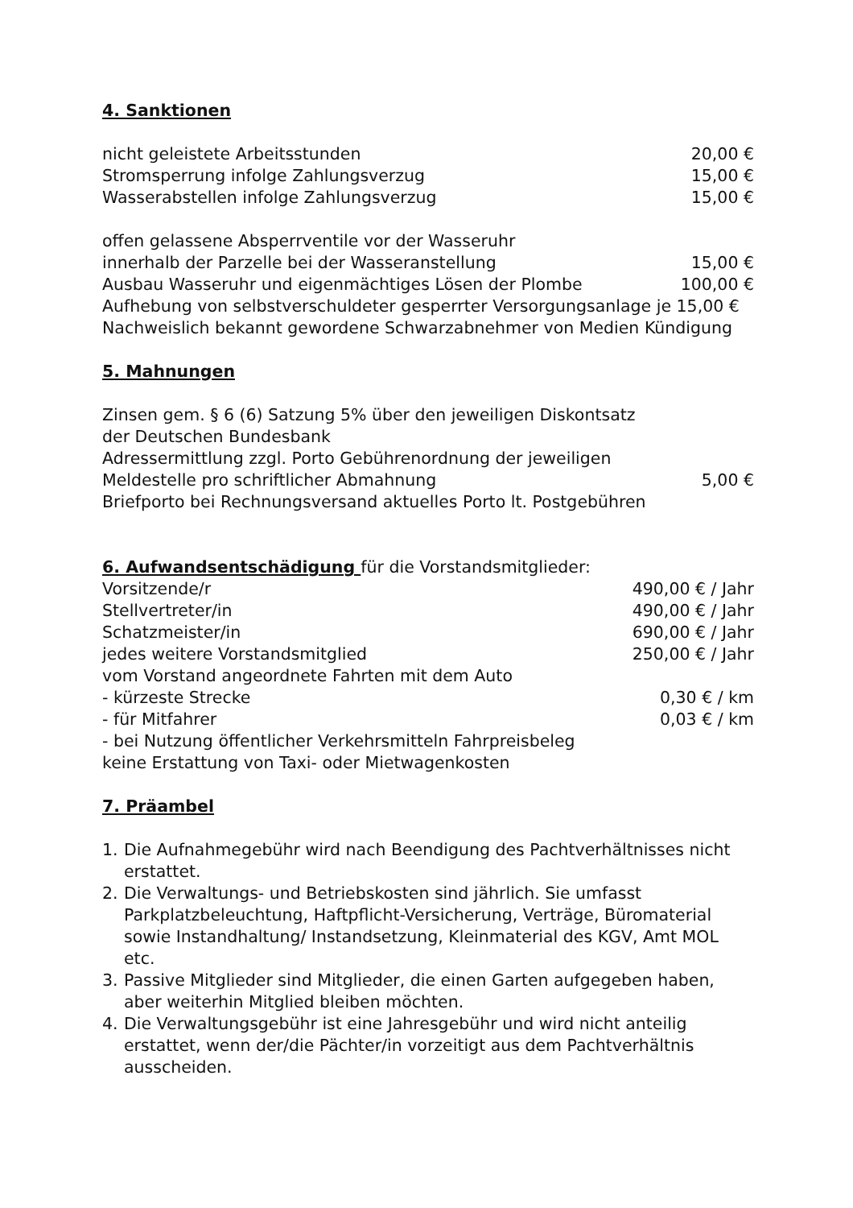4. Sanktionen
nicht geleistete Arbeitsstunden 20,00 €
Stromsperrung infolge Zahlungsverzug 15,00 €
Wasserabstellen infolge Zahlungsverzug 15,00 €
offen gelassene Absperrventile vor der Wasseruhr
innerhalb der Parzelle bei der Wasseranstellung 15,00 €
Ausbau Wasseruhr und eigenmächtiges Lösen der Plombe 100,00 €
Aufhebung von selbstverschuldeter gesperrter Versorgungsanlage je 15,00 €
Nachweislich bekannt gewordene Schwarzabnehmer von Medien Kündigung
5. Mahnungen
Zinsen gem. § 6 (6) Satzung 5% über den jeweiligen Diskontsatz
der Deutschen Bundesbank
Adressermittlung zzgl. Porto Gebührenordnung der jeweiligen
Meldestelle pro schriftlicher Abmahnung 5,00 €
Briefporto bei Rechnungsversand aktuelles Porto lt. Postgebühren
6. Aufwandsentschädigung für die Vorstandsmitglieder:
Vorsitzende/r 490,00 € / Jahr
Stellvertreter/in 490,00 € / Jahr
Schatzmeister/in 690,00 € / Jahr
jedes weitere Vorstandsmitglied 250,00 € / Jahr
vom Vorstand angeordnete Fahrten mit dem Auto
- kürzeste Strecke 0,30 € / km
- für Mitfahrer 0,03 € / km
- bei Nutzung öffentlicher Verkehrsmitteln Fahrpreisbeleg
keine Erstattung von Taxi- oder Mietwagenkosten
7. Präambel
1. Die Aufnahmegebühr wird nach Beendigung des Pachtverhältnisses nicht erstattet.
2. Die Verwaltungs- und Betriebskosten sind jährlich. Sie umfasst Parkplatzbeleuchtung, Haftpflicht-Versicherung, Verträge, Büromaterial sowie Instandhaltung/ Instandsetzung, Kleinmaterial des KGV, Amt MOL etc.
3. Passive Mitglieder sind Mitglieder, die einen Garten aufgegeben haben, aber weiterhin Mitglied bleiben möchten.
4. Die Verwaltungsgebühr ist eine Jahresgebühr und wird nicht anteilig erstattet, wenn der/die Pächter/in vorzeitigt aus dem Pachtverhältnis ausscheiden.